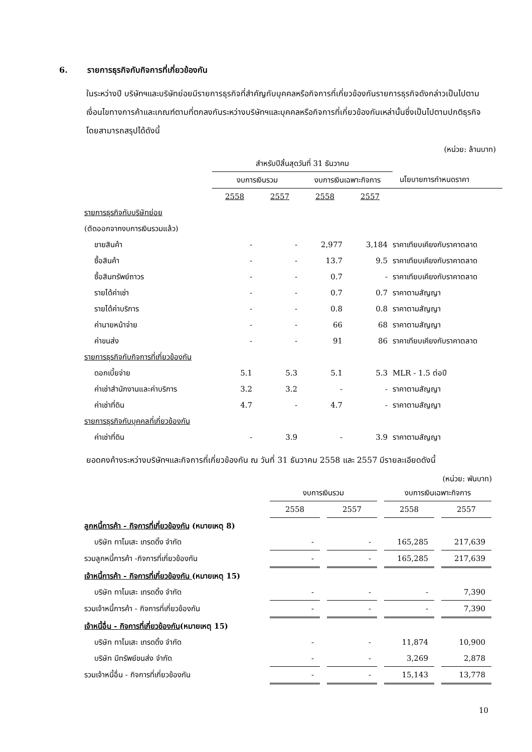6. รายการธุรกิจกับกิจการที่เกี่ยวข้องกัน
ในระหว่างปี บริษัทฯและบริษัทย่อยมีรายการธุรกิจที่สำคัญกับบุคคลหรือกิจการที่เกี่ยวข้องกันรายการธุรกิจดังกล่าวเป็นไปตามเงื่อนไขทางการค้าและเกณฑ์ตามที่ตกลงกันระหว่างบริษัทฯและบุคคลหรือกิจการที่เกี่ยวข้องกันเหล่านั้นซึ่งเป็นไปตามปกติธุรกิจโดยสามารถสรุปได้ดังนี้
(หน่วย: ล้านบาท)
| | สำหรับปีสิ้นสุดวันที่ 31 ธันวาคม | | | | |
| | งบการเงินรวม | | งบการเงินเฉพาะกิจการ | | นโยบายการกำหนดราคา |
| | 2558 | 2557 | 2558 | 2557 | |
| รายการธุรกิจกับบริษัทย่อย | | | | | |
| (ตัดออกจากงบการเงินรวมแล้ว) | | | | | |
| ขายสินค้า | - | - | 2,977 | 3,184 | ราคาเทียบเคียงกับราคาตลาด |
| ซื้อสินค้า | - | - | 13.7 | 9.5 | ราคาเทียบเคียงกับราคาตลาด |
| ซื้อสินทรัพย์ถาวร | - | - | 0.7 | - | ราคาเทียบเคียงกับราคาตลาด |
| รายได้ค่าเช่า | - | - | 0.7 | 0.7 | ราคาตามสัญญา |
| รายได้ค่าบริการ | - | - | 0.8 | 0.8 | ราคาตามสัญญา |
| ค่านายหน้าจ่าย | - | - | 66 | 68 | ราคาตามสัญญา |
| ค่าขนส่ง | - | - | 91 | 86 | ราคาเทียบเคียงกับราคาตลาด |
| รายการธุรกิจกับกิจการที่เกี่ยวข้องกัน | | | | | |
| ดอกเบี้ยจ่าย | 5.1 | 5.3 | 5.1 | 5.3 | MLR - 1.5 ต่อปี |
| ค่าเช่าสำนักงานและค่าบริการ | 3.2 | 3.2 | - | - | ราคาตามสัญญา |
| ค่าเช่าที่ดิน | 4.7 | - | 4.7 | - | ราคาตามสัญญา |
| รายการธุรกิจกับบุคคลที่เกี่ยวข้องกัน | | | | | |
| ค่าเช่าที่ดิน | - | 3.9 | - | 3.9 | ราคาตามสัญญา |
ยอดคงค้างระหว่างบริษัทฯและกิจการที่เกี่ยวข้องกัน ณ วันที่ 31 ธันวาคม 2558 และ 2557 มีรายละเอียดดังนี้
(หน่วย: พันบาท)
| | งบการเงินรวม | | | | งบการเงินเฉพาะกิจการ | | |
| | 2558 | | 2557 | | 2558 | | 2557 |
| ลูกหนี้การค้า - กิจการที่เกี่ยวข้องกัน (หมายเหตุ 8) | | | | | | | |
| บริษัท ทาโมเสะ เทรดดิ้ง จำกัด | - | | - | | 165,285 | | 217,639 |
| รวมลูกหนี้การค้า -กิจการที่เกี่ยวข้องกัน | - | | - | | 165,285 | | 217,639 |
| เจ้าหนี้การค้า - กิจการที่เกี่ยวข้องกัน (หมายเหตุ 15) | | | | | | | |
| บริษัท ทาโมเสะ เทรดดิ้ง จำกัด | - | | - | | - | | 7,390 |
| รวมเจ้าหนี้การค้า - กิจการที่เกี่ยวข้องกัน | - | | - | | - | | 7,390 |
| เจ้าหนี้อื่น - กิจการที่เกี่ยวข้องกัน (หมายเหตุ 15) | | | | | | | |
| บริษัท ทาโมเสะ เทรดดิ้ง จำกัด | - | | - | | 11,874 | | 10,900 |
| บริษัท มีทรัพย์ขนส่ง จำกัด | - | | - | | 3,269 | | 2,878 |
| รวมเจ้าหนี้อื่น - กิจการที่เกี่ยวข้องกัน | - | | - | | 15,143 | | 13,778 |
10